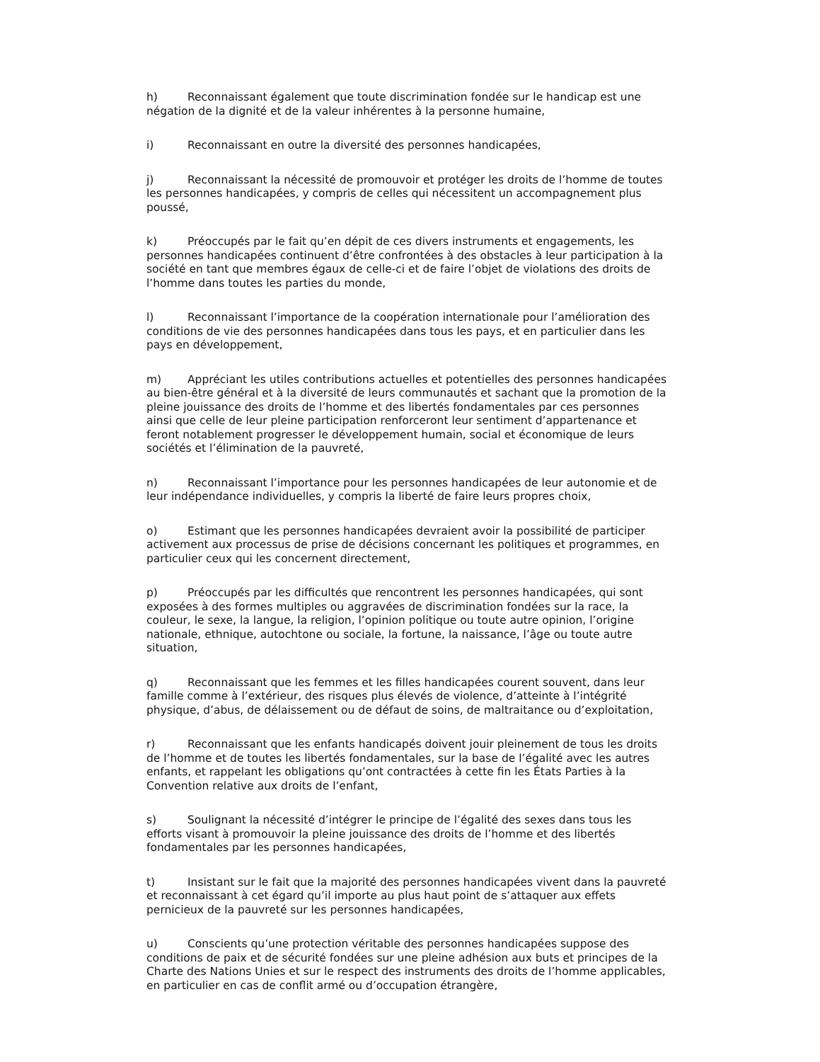h) Reconnaissant également que toute discrimination fondée sur le handicap est une négation de la dignité et de la valeur inhérentes à la personne humaine,
i) Reconnaissant en outre la diversité des personnes handicapées,
j) Reconnaissant la nécessité de promouvoir et protéger les droits de l’homme de toutes les personnes handicapées, y compris de celles qui nécessitent un accompagnement plus poussé,
k) Préoccupés par le fait qu’en dépit de ces divers instruments et engagements, les personnes handicapées continuent d’être confrontées à des obstacles à leur participation à la société en tant que membres égaux de celle-ci et de faire l’objet de violations des droits de l’homme dans toutes les parties du monde,
l) Reconnaissant l’importance de la coopération internationale pour l’amélioration des conditions de vie des personnes handicapées dans tous les pays, et en particulier dans les pays en développement,
m) Appréciant les utiles contributions actuelles et potentielles des personnes handicapées au bien-être général et à la diversité de leurs communautés et sachant que la promotion de la pleine jouissance des droits de l’homme et des libertés fondamentales par ces personnes ainsi que celle de leur pleine participation renforceront leur sentiment d’appartenance et feront notablement progresser le développement humain, social et économique de leurs sociétés et l’élimination de la pauvreté,
n) Reconnaissant l’importance pour les personnes handicapées de leur autonomie et de leur indépendance individuelles, y compris la liberté de faire leurs propres choix,
o) Estimant que les personnes handicapées devraient avoir la possibilité de participer activement aux processus de prise de décisions concernant les politiques et programmes, en particulier ceux qui les concernent directement,
p) Préoccupés par les difficultés que rencontrent les personnes handicapées, qui sont exposées à des formes multiples ou aggravées de discrimination fondées sur la race, la couleur, le sexe, la langue, la religion, l’opinion politique ou toute autre opinion, l’origine nationale, ethnique, autochtone ou sociale, la fortune, la naissance, l’âge ou toute autre situation,
q) Reconnaissant que les femmes et les filles handicapées courent souvent, dans leur famille comme à l’extérieur, des risques plus élevés de violence, d’atteinte à l’intégrité physique, d’abus, de délaissement ou de défaut de soins, de maltraitance ou d’exploitation,
r) Reconnaissant que les enfants handicapés doivent jouir pleinement de tous les droits de l’homme et de toutes les libertés fondamentales, sur la base de l’égalité avec les autres enfants, et rappelant les obligations qu’ont contractées à cette fin les États Parties à la Convention relative aux droits de l’enfant,
s) Soulignant la nécessité d’intégrer le principe de l’égalité des sexes dans tous les efforts visant à promouvoir la pleine jouissance des droits de l’homme et des libertés fondamentales par les personnes handicapées,
t) Insistant sur le fait que la majorité des personnes handicapées vivent dans la pauvreté et reconnaissant à cet égard qu’il importe au plus haut point de s’attaquer aux effets pernicieux de la pauvreté sur les personnes handicapées,
u) Conscients qu’une protection véritable des personnes handicapées suppose des conditions de paix et de sécurité fondées sur une pleine adhésion aux buts et principes de la Charte des Nations Unies et sur le respect des instruments des droits de l’homme applicables, en particulier en cas de conflit armé ou d’occupation étrangère,